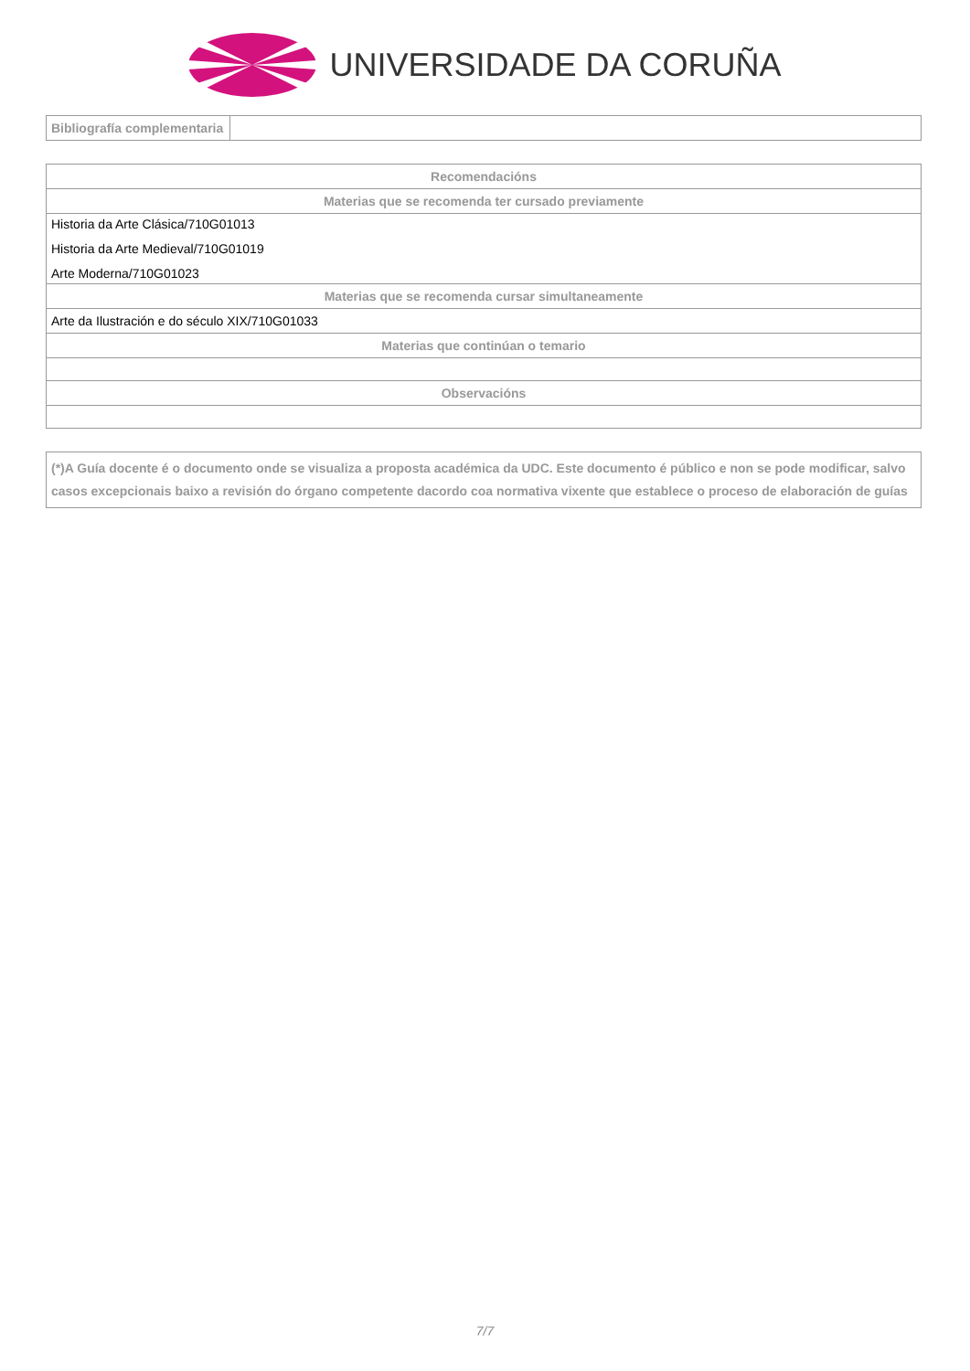UNIVERSIDADE DA CORUÑA
| Bibliografía complementaria | |
| Recomendacións |
| --- |
| Materias que se recomenda ter cursado previamente |
| Historia da Arte Clásica/710G01013 Historia da Arte Medieval/710G01019 Arte Moderna/710G01023 |
| Materias que se recomenda cursar simultaneamente |
| Arte da Ilustración e do século XIX/710G01033 |
| Materias que continúan o temario |
| Observacións |
(*)A Guía docente é o documento onde se visualiza a proposta académica da UDC. Este documento é público e non se pode modificar, salvo casos excepcionais baixo a revisión do órgano competente dacordo coa normativa vixente que establece o proceso de elaboración de guías
7/7